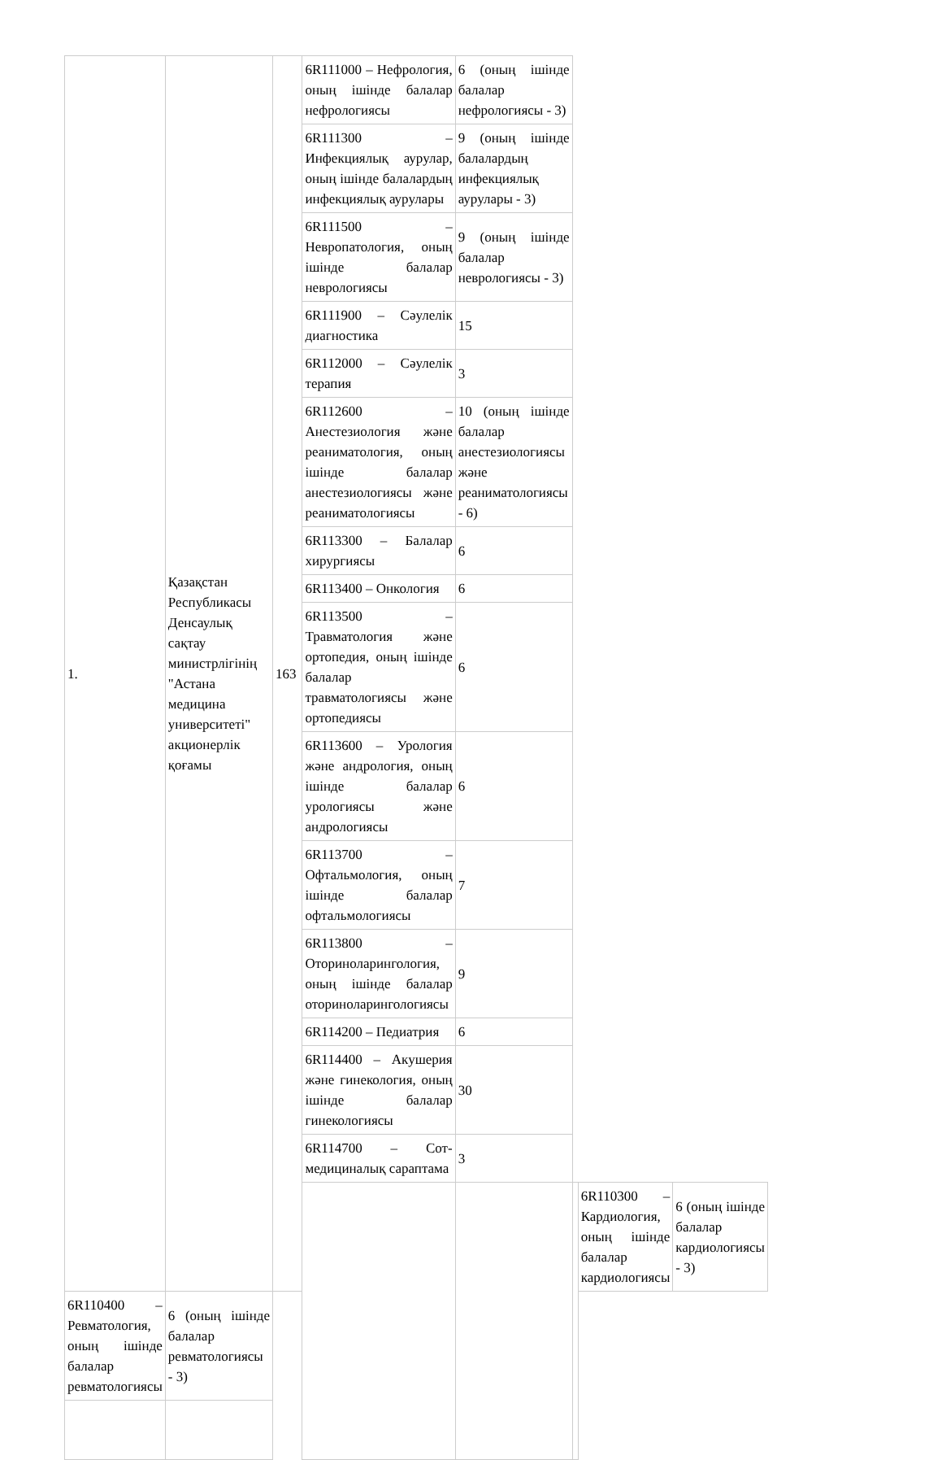| 1. | Қазақстан Республикасы Денсаулық сақтау министрлігінің "Астана медицина университеті" акционерлік қоғамы | 163 | 6R111000 – Нефрология, оның ішінде балалар нефрологиясы | 6 (оның ішінде балалар нефрологиясы - 3) | | | |
| | | | 6R111300 – Инфекциялық аурулар, оның ішінде балалардың инфекциялық аурулары | 9 (оның ішінде балалардың инфекциялық аурулары - 3) | | | |
| | | | 6R111500 – Невропатология, оның ішінде балалар неврологиясы | 9 (оның ішінде балалар неврологиясы - 3) | | | |
| | | | 6R111900 – Сәулелік диагностика | 15 | | | |
| | | | 6R112000 – Сәулелік терапия | 3 | | | |
| | | | 6R112600 – Анестезиология және реаниматология, оның ішінде балалар анестезиологиясы және реаниматологиясы | 10 (оның ішінде балалар анестезиологиясы және реаниматологиясы - 6) | | | |
| | | | 6R113300 – Балалар хирургиясы | 6 | | | |
| | | | 6R113400 – Онкология | 6 | | | |
| | | | 6R113500 – Травматология және ортопедия, оның ішінде балалар травматологиясы және ортопедиясы | 6 | | | |
| | | | 6R113600 – Урология және андрология, оның ішінде балалар урологиясы және андрологиясы | 6 | | | |
| | | | 6R113700 – Офтальмология, оның ішінде балалар офтальмологиясы | 7 | | | |
| | | | 6R113800 – Оториноларингология, оның ішінде балалар оториноларингологиясы | 9 | | | |
| | | | 6R114200 – Педиатрия | 6 | | | |
| | | | 6R114400 – Акушерия және гинекология, оның ішінде балалар гинекологиясы | 30 | | | |
| | | | 6R114700 – Сот-медициналық сараптама | 3 | | | |
| | | | | | | 6R110300 – Кардиология, оның ішінде балалар кардиологиясы | 6 (оның ішінде балалар кардиологиясы - 3) |
| 6R110400 – Ревматология, оның ішінде балалар ревматологиясы | 6 (оның ішінде балалар ревматологиясы - 3) | | | | | | |